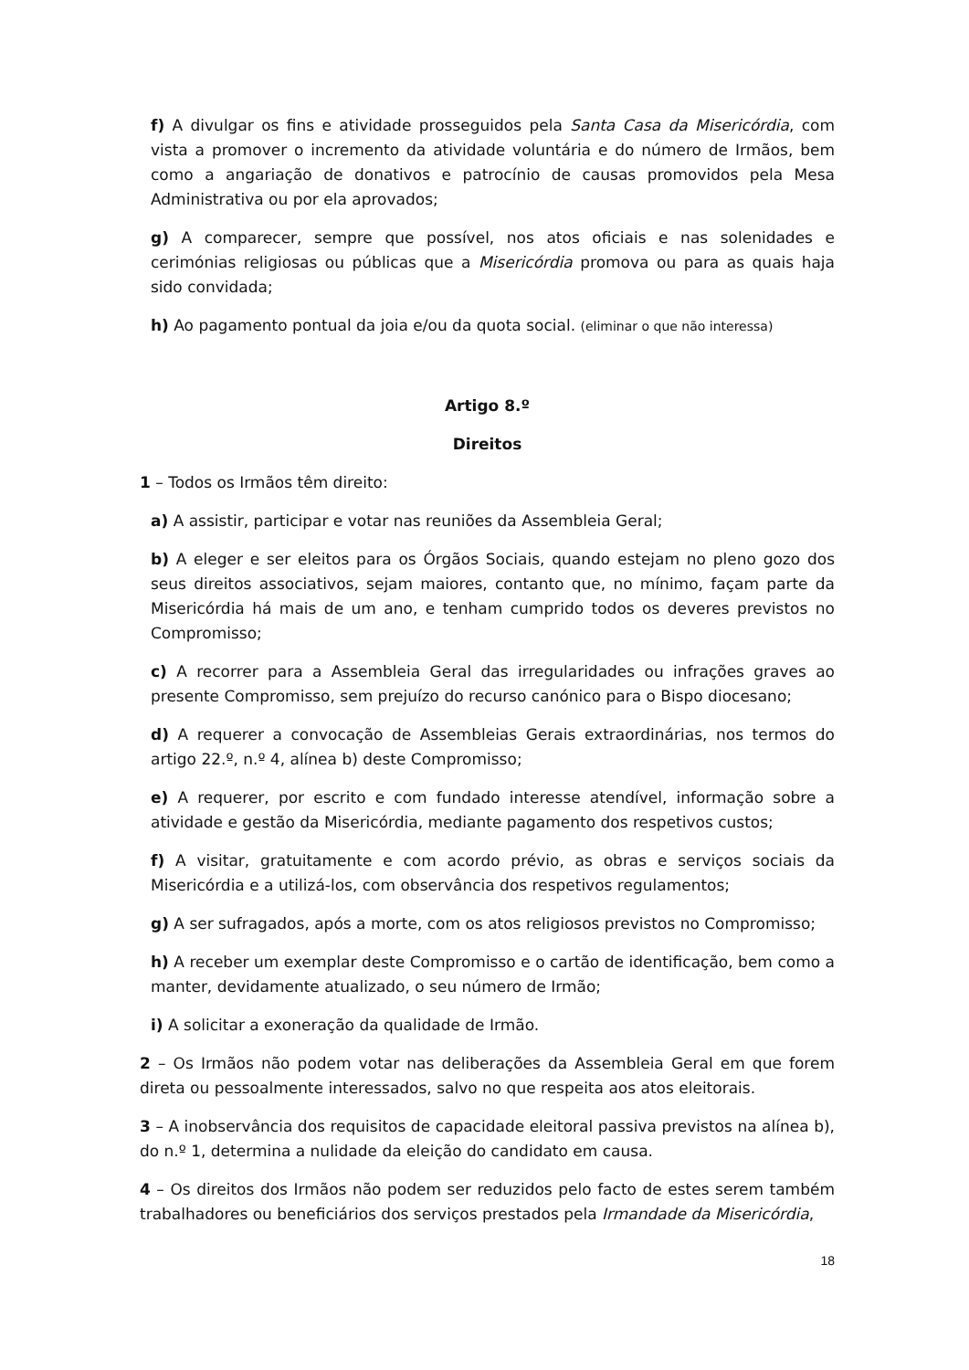f) A divulgar os fins e atividade prosseguidos pela Santa Casa da Misericórdia, com vista a promover o incremento da atividade voluntária e do número de Irmãos, bem como a angariação de donativos e patrocínio de causas promovidos pela Mesa Administrativa ou por ela aprovados;
g) A comparecer, sempre que possível, nos atos oficiais e nas solenidades e cerimónias religiosas ou públicas que a Misericórdia promova ou para as quais haja sido convidada;
h) Ao pagamento pontual da joia e/ou da quota social. (eliminar o que não interessa)
Artigo 8.º
Direitos
1 – Todos os Irmãos têm direito:
a) A assistir, participar e votar nas reuniões da Assembleia Geral;
b) A eleger e ser eleitos para os Órgãos Sociais, quando estejam no pleno gozo dos seus direitos associativos, sejam maiores, contanto que, no mínimo, façam parte da Misericórdia há mais de um ano, e tenham cumprido todos os deveres previstos no Compromisso;
c) A recorrer para a Assembleia Geral das irregularidades ou infrações graves ao presente Compromisso, sem prejuízo do recurso canónico para o Bispo diocesano;
d) A requerer a convocação de Assembleias Gerais extraordinárias, nos termos do artigo 22.º, n.º 4, alínea b) deste Compromisso;
e) A requerer, por escrito e com fundado interesse atendível, informação sobre a atividade e gestão da Misericórdia, mediante pagamento dos respetivos custos;
f) A visitar, gratuitamente e com acordo prévio, as obras e serviços sociais da Misericórdia e a utilizá-los, com observância dos respetivos regulamentos;
g) A ser sufragados, após a morte, com os atos religiosos previstos no Compromisso;
h) A receber um exemplar deste Compromisso e o cartão de identificação, bem como a manter, devidamente atualizado, o seu número de Irmão;
i) A solicitar a exoneração da qualidade de Irmão.
2 – Os Irmãos não podem votar nas deliberações da Assembleia Geral em que forem direta ou pessoalmente interessados, salvo no que respeita aos atos eleitorais.
3 – A inobservância dos requisitos de capacidade eleitoral passiva previstos na alínea b), do n.º 1, determina a nulidade da eleição do candidato em causa.
4 – Os direitos dos Irmãos não podem ser reduzidos pelo facto de estes serem também trabalhadores ou beneficiários dos serviços prestados pela Irmandade da Misericórdia,
18